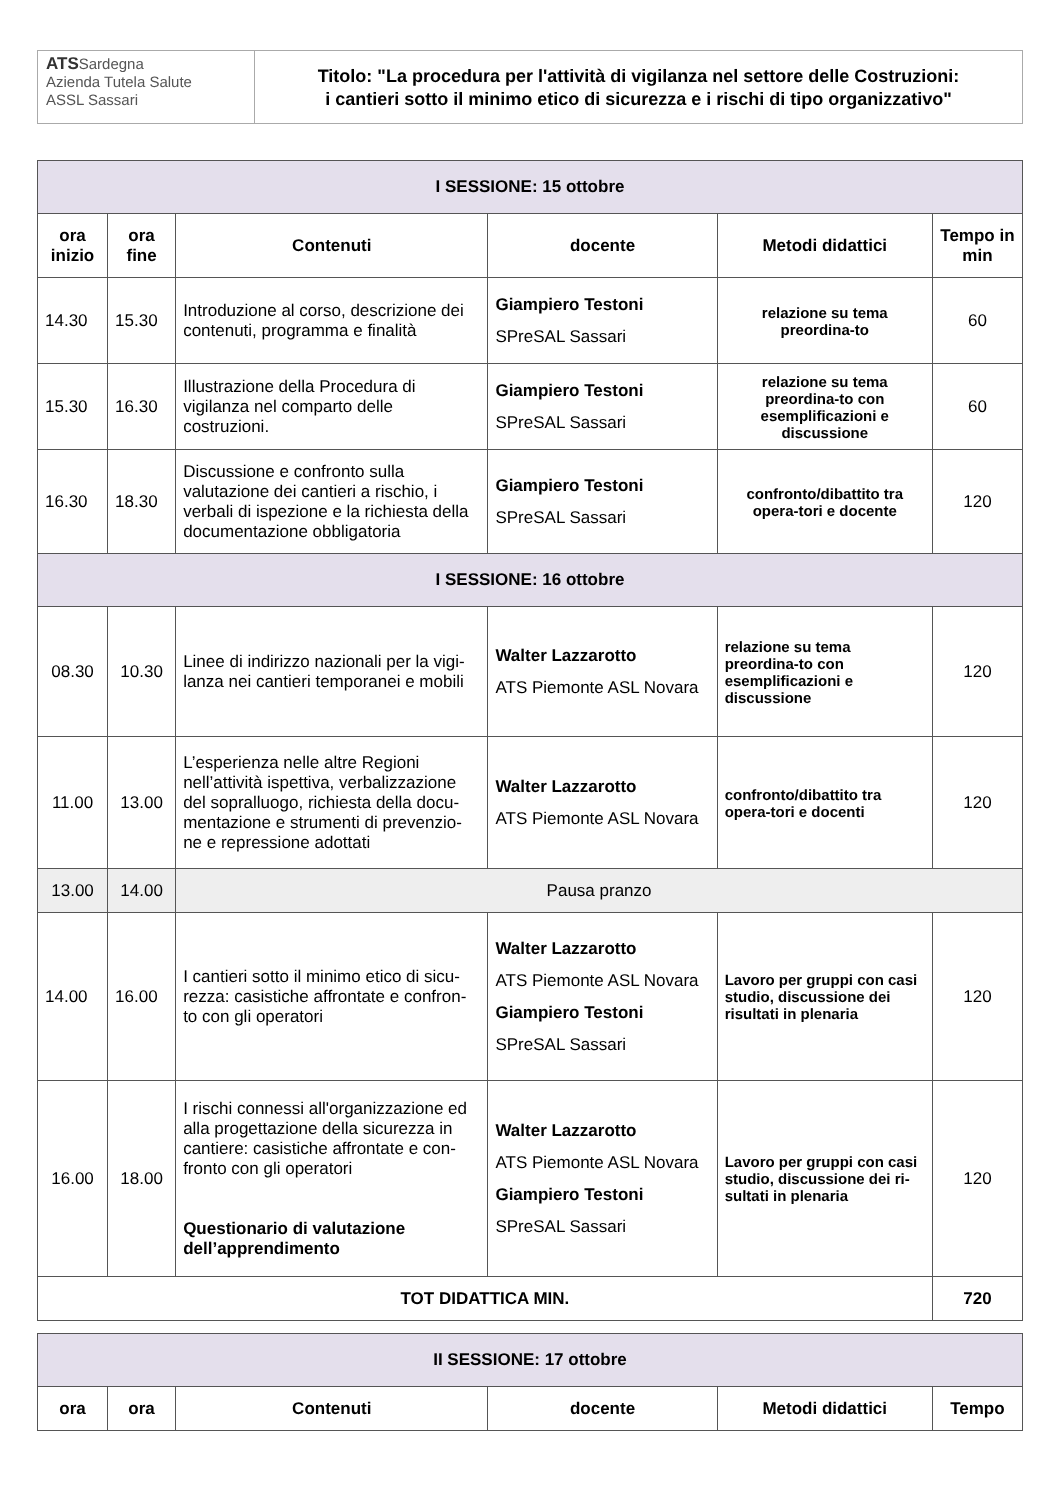ATSSardegna
Azienda Tutela Salute
ASSL Sassari
Titolo: "La procedura per l'attività di vigilanza nel settore delle Costruzioni:
i cantieri sotto il minimo etico di sicurezza e i rischi di tipo organizzativo"
| I SESSIONE: 15 ottobre | | | | | |
| ora inizio | ora fine | Contenuti | docente | Metodi didattici | Tempo in min |
| 14.30 | 15.30 | Introduzione al corso, descrizione dei contenuti, programma e finalità | Giampiero Testoni SPreSAL Sassari | relazione su tema preordina-to | 60 |
| 15.30 | 16.30 | Illustrazione della Procedura di vigilanza nel comparto delle costruzioni. | Giampiero Testoni SPreSAL Sassari | relazione su tema preordina-to con esemplificazioni e discussione | 60 |
| 16.30 | 18.30 | Discussione e confronto sulla valutazione dei cantieri a rischio, i verbali di ispezione e la richiesta della documentazione obbligatoria | Giampiero Testoni SPreSAL Sassari | confronto/dibattito tra opera-tori e docente | 120 |
| I SESSIONE: 16 ottobre | | | | | |
| 08.30 | 10.30 | Linee di indirizzo nazionali per la vigi-lanza nei cantieri temporanei e mobili | Walter Lazzarotto ATS Piemonte ASL Novara | relazione su tema preordina-to con esemplificazioni e discussione | 120 |
| 11.00 | 13.00 | L’esperienza nelle altre Regioni nell’attività ispettiva, verbalizzazione del sopralluogo, richiesta della docu-mentazione e strumenti di prevenzio-ne e repressione adottati | Walter Lazzarotto ATS Piemonte ASL Novara | confronto/dibattito tra opera-tori e docenti | 120 |
| 13.00 | 14.00 | Pausa pranzo | | | |
| 14.00 | 16.00 | I cantieri sotto il minimo etico di sicu-rezza: casistiche affrontate e confron-to con gli operatori | Walter Lazzarotto ATS Piemonte ASL Novara Giampiero Testoni SPreSAL Sassari | Lavoro per gruppi con casi studio, discussione dei risultati in plenaria | 120 |
| 16.00 | 18.00 | I rischi connessi all'organizzazione ed alla progettazione della sicurezza in cantiere: casistiche affrontate e con-fronto con gli operatori Questionario di valutazione dell’apprendimento | Walter Lazzarotto ATS Piemonte ASL Novara Giampiero Testoni SPreSAL Sassari | Lavoro per gruppi con casi studio, discussione dei ri-sultati in plenaria | 120 |
| TOT DIDATTICA MIN. | | | | | 720 |
| II SESSIONE: 17 ottobre | | | | | |
| ora | ora | Contenuti | docente | Metodi didattici | Tempo |